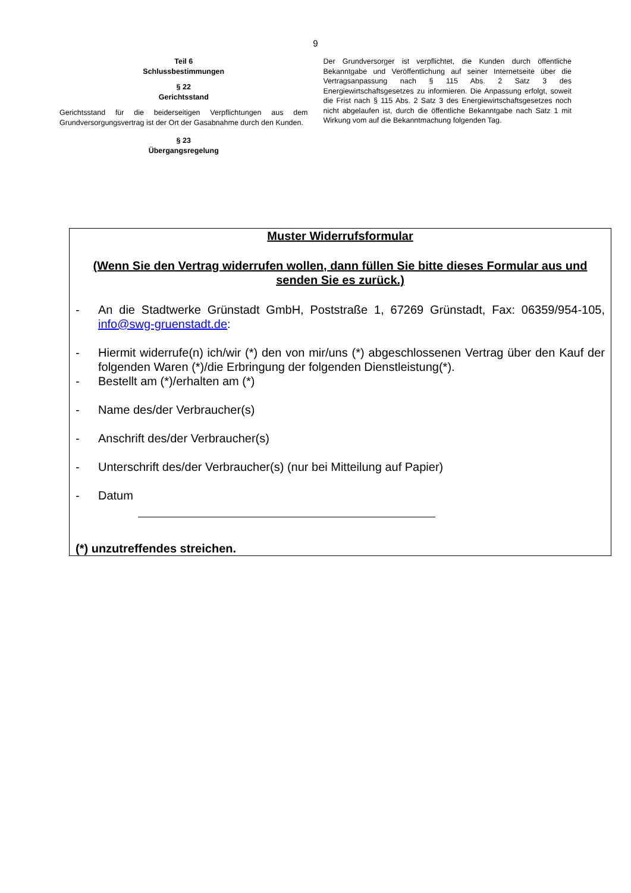9
Teil 6
Schlussbestimmungen
§ 22
Gerichtsstand
Gerichtsstand für die beiderseitigen Verpflichtungen aus dem Grundversorgungsvertrag ist der Ort der Gasabnahme durch den Kunden.
§ 23
Übergangsregelung
Der Grundversorger ist verpflichtet, die Kunden durch öffentliche Bekanntgabe und Veröffentlichung auf seiner Internetseite über die Vertragsanpassung nach § 115 Abs. 2 Satz 3 des Energiewirtschaftsgesetzes zu informieren. Die Anpassung erfolgt, soweit die Frist nach § 115 Abs. 2 Satz 3 des Energiewirtschaftsgesetzes noch nicht abgelaufen ist, durch die öffentliche Bekanntgabe nach Satz 1 mit Wirkung vom auf die Bekanntmachung folgenden Tag.
Muster Widerrufsformular
(Wenn Sie den Vertrag widerrufen wollen, dann füllen Sie bitte dieses Formular aus und senden Sie es zurück.)
- An die Stadtwerke Grünstadt GmbH, Poststraße 1, 67269 Grünstadt, Fax: 06359/954-105, info@swg-gruenstadt.de:
- Hiermit widerrufe(n) ich/wir (*) den von mir/uns (*) abgeschlossenen Vertrag über den Kauf der folgenden Waren (*)/die Erbringung der folgenden Dienstleistung(*).
- Bestellt am (*)/erhalten am (*)
- Name des/der Verbraucher(s)
- Anschrift des/der Verbraucher(s)
- Unterschrift des/der Verbraucher(s) (nur bei Mitteilung auf Papier)
- Datum
(*) unzutreffendes streichen.